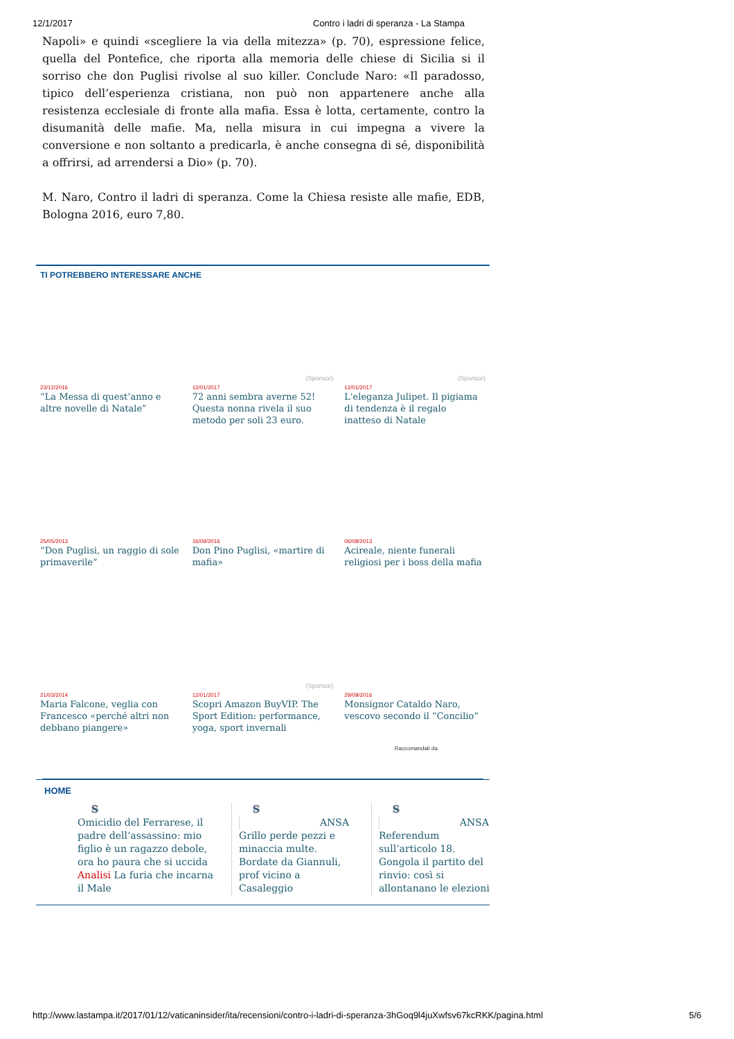12/1/2017 Contro i ladri di speranza - La Stampa
Napoli» e quindi «scegliere la via della mitezza» (p. 70), espressione felice, quella del Pontefice, che riporta alla memoria delle chiese di Sicilia si il sorriso che don Puglisi rivolse al suo killer. Conclude Naro: «Il paradosso, tipico dell’esperienza cristiana, non può non appartenere anche alla resistenza ecclesiale di fronte alla mafia. Essa è lotta, certamente, contro la disumanità delle mafie. Ma, nella misura in cui impegna a vivere la conversione e non soltanto a predicarla, è anche consegna di sé, disponibilità a offrirsi, ad arrendersi a Dio» (p. 70).
M. Naro, Contro il ladri di speranza. Come la Chiesa resiste alle mafie, EDB, Bologna 2016, euro 7,80.
TI POTREBBERO INTERESSARE ANCHE
23/12/2016
“La Messa di quest’anno e altre novelle di Natale”
(Sponsor)
12/01/2017
72 anni sembra averne 52! Questa nonna rivela il suo metodo per soli 23 euro.
(Sponsor)
12/01/2017
L'eleganza Julipet. Il pigiama di tendenza è il regalo inatteso di Natale
25/05/2013
“Don Puglisi, un raggio di sole primaverile”
16/09/2016
Don Pino Puglisi, «martire di mafia»
06/08/2013
Acireale, niente funerali religiosi per i boss della mafia
21/03/2014
Maria Falcone, veglia con Francesco «perché altri non debbano piangere»
(Sponsor)
12/01/2017
Scopri Amazon BuyVIP. The Sport Edition: performance, yoga, sport invernali
29/09/2016
Monsignor Cataldo Naro, vescovo secondo il “Concilio”
Raccomandati da
HOME
S
Omicidio del Ferrarese, il padre dell’assassino: mio figlio è un ragazzo debole, ora ho paura che si uccida
Analisi La furia che incarna il Male
S
ANSA
Grillo perde pezzi e minaccia multe. Bordate da Giannuli, prof vicino a Casaleggio
S
ANSA
Referendum sull’articolo 18. Gongola il partito del rinvio: così si allontanano le elezioni
http://www.lastampa.it/2017/01/12/vaticaninsider/ita/recensioni/contro-i-ladri-di-speranza-3hGoq9l4juXwfsv67kcRKK/pagina.html 5/6